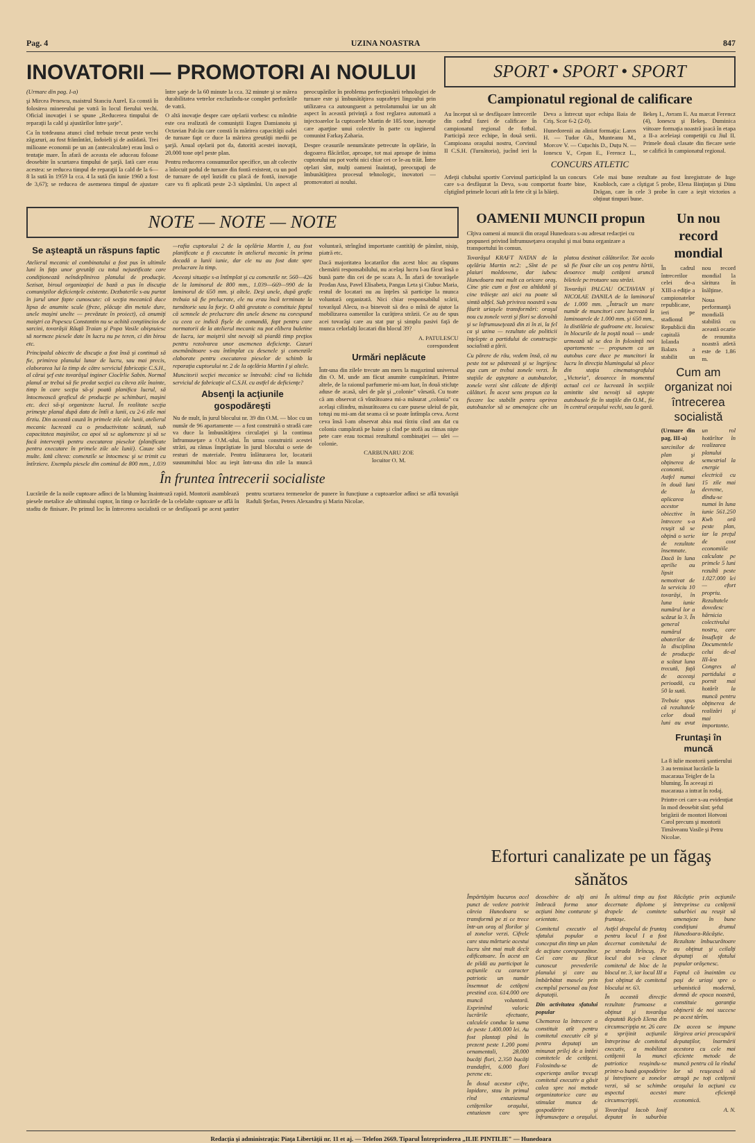Pag. 4 UZINA NOASTRA 847
INOVATORII — PROMOTORI AI NOULUI
(Urmare din pag. I-a)
şi Mircea Penescu, maistrul Stanciu Aurel. Ea constă în folosirea minereului pe vatră în locul fierului vechi. Oficial inovaţiei i se spune „Reducerea timpului de reparaţii la cald şi ajustărilor între şarje".
Ca în totdeauna atunci cînd trebuie trecut peste vechi zăgazuri, au fost frămîntări, îndoieli şi de astădată. Trei milioane economii pe un an (antecalculate) erau însă o tentaţie mare. În afară de aceasta ele aduceau foloase deosebite în scurtarea timpului de şarjă. Iată care erau acestea: se reducea timpul de reparaţii la cald de la 6—8 la sută în 1959 la cca. 4 la sută (în iunie 1960 a fost de 3,67); se reducea de asemenea timpul de ajustare între şarje de la 60 minute la cca. 32 minute şi se mărea durabilitatea vetrelor excluzîndu-se complet perforările de vatră.
O altă inovaţie despre care oţelarii vorbesc cu mîndrie este cea realizată de comuniştii Eugen Damianoiu şi Octavian Palcău care constă în mărirea capacităţii oalei de turnare fapt ce duce la mărirea greutăţii medii pe şarjă. Anual oţelarii pot da, datorită acestei inovaţii, 20.000 tone oţel peste plan.
Pentru reducerea consumurilor specifice, un alt colectiv a înlocuit podul de turnare din fontă existent, cu un pod de turnare de oţel înzidit cu placă de fontă, inovaţie care va fi aplicată peste 2-3 săptămîni. Un aspect al preocupărilor în problema perfecţionării tehnologiei de turnare este şi îmbunătăţirea suprafeţei lingoului prin utilizarea ca autounguent a petrolatumului iar un alt aspect în această privinţă a fost reglarea automată a injectoarelor la cuptoarele Martin de 185 tone, inovaţie care aparţine unui colectiv în parte cu inginerul comunist Farkaş Zaharia.
Despre ceasurile nenumărate petrecute în oţelărie, în dogoarea flăcărilor, aproape, tot mai aproape de inima cuptorului nu pot vorbi nici chiar cei ce le-au trăit. Între oţelari sînt, mulţi oameni înaintaţi, preocupaţi de îmbunătăţirea procesul tehnologic, inovatori — promovatori ai noului.
SPORT • SPORT • SPORT
Campionatul regional de calificare
Au început să se desfăşoare întrecerile din cadrul fazei de calificare în campionatul regional de fotbal. Participă zece echipe, în două serii. Campioana oraşului nostru, Corvinul II C.S.H. (Turnătoria), jucînd ieri la Deva a întrecut uşor echipa Baia de Criş. Scor 6-2 (2-0).
Hunedorenii au aliniat formaţia: Laros H. — Tudor Gh., Munteanu M., Morcov V. — Cuţuchis D., Duţu N. — Ionescu V., Cepan E., Ferencz L., Bekeş I., Avram E. Au marcat Ferencz (4), Ionescu şi Bekeş. Duminica viitoare formaţia noastră joacă în etapa a II-a aceleiaşi competiţii cu Jiul II. Primele două clasate din fiecare serie se califică în campionatul regional.
CONCURS ATLETIC
Atleţii clubului sportiv Corvinul participînd la un concurs care s-a desfăşurat la Deva, s-au comportat foarte bine, cîştigînd primele locuri atît la fete cît şi la băieţi.
Cele mai bune rezultate au fost înregistrate de Inge Knobloch, care a cîştigat 5 probe, Elena Binţinţan şi Dinu Drăgan, care în cele 3 probe în care a ieşit victorios a obţinut timpuri bune.
NOTE — NOTE — NOTE
Se aşteaptă un răspuns faptic
Atelierul mecanic al combinatului a fost pus în ultimile luni în faţa unor greutăţi cu totul nejustificate care condiţionează neîndeplinirea planului de producţie. Sezisat, biroul organizaţiei de bază a pus în discuţia comuniştilor deficienţele existente. Dezbaterile s-au purtat în jurul unor fapte cunoscute: că secţia mecanică duce lipsa de anumite scule (freze, plăcuţe din metale dure, unele maşini unelte — prevăzute în proiect), că anumiţi maiştri ca Popescu Constantin nu se achită conştiincios de sarcini, tovarăşii Răuţă Traian şi Popa Vasile obişnuiesc să normeze piesele date în lucru nu pe teren, ci din birou etc.
Principalul obiectiv de discuţie a fost însă şi continuă să fie, primirea planului lunar de lucru, sau mai precis, elaborarea lui la timp de către serviciul fabricaţie C.S.H., al cărui şef este tovarăşul inginer Ciocîrlie Sabin. Normal planul ar trebui să fie predat secţiei cu cîteva zile înainte, timp în care secţia să-şi poată planifica lucrul, să întocmească graficul de producţie pe schimburi, maşini etc. deci să-şi organizeze lucrul. În realitate secţia primeşte planul după data de întîi a lunii, cu 2-6 zile mai tîrziu. Din această cauză în primele zile ale lunii, atelierul mecanic lucrează cu o productivitate scăzută, sub capacitatea maşinilor, ca apoi să se aglomereze şi să se facă intervenţii pentru executarea pieselor (planificate pentru executare în primele zile ale lunii). Cauze sînt multe. Iată cîteva: comenzile se întocmesc şi se trimit cu întîrziere. Exemplu piesele din cominul de 800 mm., 1.039—rafia cuptorului 2 de la oţelăria Martin I, au fost planificate a fi executate în atelierul mecanic în prima decadă a lunii iunie, dar ele nu au fost date spre prelucrare la timp.
Aceeaşi situaţie s-a întîmplat şi cu comenzile nr. 560—426 de la laminorul de 800 mm., 1.039—669—990 de la laminorul de 650 mm. şi altele. Deşi unele, după grafic trebuia să fie prelucrate, ele nu erau încă terminate la turnătorie sau la forje. O altă greutate o constituie faptul că semnele de prelucrare din unele desene nu corespund cu ceea ce indică fişele de comandă, fapt pentru care normatorii de la atelierul mecanic nu pot elibera buletine de lucru, iar maiştrii sînt nevoiţi să piardă timp preţios pentru rezolvarea unor asemenea deficienţe. Cazuri asemănătoare s-au întîmplat cu desenele şi comenzile elaborate pentru executarea pieselor de schimb la reparaţia cuptorului nr. 2 de la oţelăria Martin I şi altele.
Muncitorii secţiei mecanice se întreabă: cînd va lichida serviciul de fabricaţie al C.S.H. cu astfel de deficienţe?
Absenţi la acţiunile gospodăreşti
Nu de mult, în jurul blocului nr. 39 din O.M. — bloc cu un număr de 96 apartamente — a fost construită o stradă care va duce la îmbunătăţirea circulaţiei şi la continua înfrumuseţare a O.M.-ului. În urma construirii acestei străzi, au rămas împrăştiate în jurul blocului o serie de resturi de materiale. Pentru înlăturarea lor, locatarii susnumitului bloc au ieşit într-una din zile la muncă voluntară, strîngînd importante cantităţi de pămînt, nisip, piatră etc.
Dacă majoritatea locatarilor din acest bloc au răspuns chemării responsabilului, nu acelaşi lucru l-au făcut însă o bună parte din cei de pe scara A. În afară de tovarăşele Prodan Ana, Pavel Elisabeta, Pangas Leta şi Ciubuc Maria, restul de locatari nu au înţeles să participe la munca voluntară organizată. Nici chiar responsabilul scării, tovarăşul Alecu, n-a binevoit să dea o mînă de ajutor la mobilizarea oamenilor la curăţirea străzii. Ce au de spus acei tovarăşi care au stat pur şi simplu pasivi faţă de munca celorlalţi locatari din blocul 39?
A. PATULESCU
corespondent
Urmări neplăcute
Într-una din zilele trecute am mers la magazinul universal din O. M. unde am făcut anumite cumpărături. Printre altele, de la raionul parfumerie mi-am luat, în două sticluţe aduse de acasă, ulei de păr şi „colonie" vărsată. Cu toate că am observat că vînzătoarea mi-a măsurat „colonia" cu acelaşi cilindru, măsurătoarea cu care pusese uleiul de păr, totuşi nu mi-am dat seama că se poate întîmpla ceva. Acest ceva însă l-am observat abia mai tîrziu cînd am dat cu colonia cumpărată pe haine şi cînd pe stofă au rămas nişte pete care erau tocmai rezultatul combinaţiei — ulei — colonie.
CARBUNARU ZOE
locuitor O. M.
În fruntea întrecerii socialiste
Lucrările de la noile cuptoare adînci de la bluming înaintează rapid. Montorii asamblează piesele metalice ale ultimului cuptor, în timp ce lucrările de la celelalte cuptoare se află în stadiu de finisare. Pe primul loc în întrecerea socialistă ce se desfăşoară pe acest şantier pentru scurtarea termenelor de punere în funcţiune a cuptoarelor adînci se află tovarăşii Raduli Ştefan, Peters Alexandru şi Marin Nicolae.
OAMENII MUNCII propun
Cîţiva oameni ai muncii din oraşul Hunedoara s-au adresat redacţiei cu propuneri privind înfrumuseţarea oraşului şi mai buna organizare a transportului în comun.
Tovarăşul KRAFT NATAN de la oţelăria Martin nr.2: „Sînt de pe plaiuri moldovene, dar iubesc Hunedoara mai mult ca oricare oraş. Cine ştie cum a fost ea altădată şi cine trăieşte azi aici nu poate să simtă altfel. Sub privirea noastră s-au făurit uriaşele transformări: oraşul nou cu zonele verzi şi flori se dezvoltă şi se înfrumuseţează din zi în zi, la fel ca şi uzina — rezultate ale politicii înţelepte a partidului de construcţie socialistă a ţării.
Cu părere de rău, vedem însă, că nu peste tot se păstrează şi se îngrijesc aşa cum ar trebui zonele verzi. În staţiile de aşteptare a autobuzelor, zonele verzi sînt călcate de diferiţi călători. În acest sens propun ca la fiecare loc stabilit pentru oprirea autobuzelor să se amenajeze cîte un platou destinat călătorilor. Tot acolo să fie fixat cîte un coş pentru hîrtii, deoarece mulţi cetăţeni aruncă biletele pe trotuare sau străzi.
Tovarăşii PALCAU OCTAVIAN şi NICOLAE DANILA de la laminorul de 1.000 mm. „Întrucît un mare număr de muncitori care lucrează la laminoarele de 1.000 mm. şi 650 mm., la distilăria de gudroane etc. locuiesc în blocurile de la poştă nouă — unde urmează să se dea în folosinţă noi apartamente — propunem ca un autobus care duce pe muncitori la lucru în direcţia blumingului să plece din staţia cinematografului „Victoria", deoarece în momentul actual cei ce lucrează în secţiile amintite sînt nevoiţi să aştepte autobusele fie în staţiile din O.M., fie în centrul oraşului vechi, sau la gară.
Un nou record mondial
În cadrul întrecerilor celei de-a XIII-a ediţie a campionatelor republicane, ieri pe stadionul Republicii din capitală Iolanda Balazs a stabilit un nou record mondial la săritura în înălţime.
Noua performanţă mondială stabilită cu această ocazie de renumita noastră atletă este de 1.86 m.
Cum am organizat noi întrecerea socialistă
(Urmare din pag. III-a)
sarcinilor de plan şi obţinerea de economii. Astfel numai în două luni de la aplicarea acestor obiective în întrecere s-a reuşit să se obţină o serie de rezultate însemnate. Dacă în luna aprilie au lipsit nemotivat de la serviciu 10 tovarăşi, în luna iunie numărul lor a scăzut la 3. În general numărul abaterilor de la disciplina de producţie a scăzut luna trecută, faţă de aceeaşi perioadă, cu 50 la sută.
Trebuie spus că rezultatele celor două luni au avut un rol hotărîtor în realizarea planului semestrial la energie electrică cu 15 zile mai devreme, dîndu-se numai în luna iunie 561.250 Kwh oră peste plan, iar la preţul de cost economiile calculate pe primele 5 luni rezultă peste 1.027.000 lei — efort propriu. Rezultatele dovedesc hărnicia colectivului nostru, care însufleţit de Documentele celui de-al III-lea Congres al partidului a pornit mai hotărît la muncă pentru obţinerea de realizări şi mai importante.
Fruntaşi în muncă
La 8 iulie montorii şantierului 3 au terminat lucrările la macaraua Teigler de la bluming. În aceeaşi zi macaraua a intrat în rodaj.
Printre cei care s-au evidenţiat în mod deosebit sînt: şeful brigăzii de montori Hotvoni Carol precum şi montorii Tirnăveanu Vasile şi Petru Nicolae.
Eforturi canalizate pe un făgaş sănătos
Împărtăşim bucuros acel punct de vedere potrivit căreia Hunedoara se transformă pe zi ce trece într-un oraş al florilor şi al zonelor verzi. Cifrele care stau mărturie acestui lucru sînt mai mult decît edificatoare. În acest an de pildă au participat la acţiunile cu caracter patriotic un număr însemnat de cetăţeni prestind cca. 614.000 ore muncă voluntară. Exprimînd valoric lucrările efectuate, calculele conduc la suma de peste 1.400.000 lei. Au fost plantaţi pînă în prezent peste 1.200 pomi ornamentali, 28.000 bucăţi flori, 2.350 bucăţi trandafiri, 6.000 flori perene etc.
În dosul acestor cifre, lapidare, stau în primul rînd entuziasmul cetăţenilor oraşului, entuziasm care spre deosebire de alţi ani îmbracă forma unor acţiuni bine conturate şi orientate.
Comitetul executiv al sfatului popular a conceput din timp un plan de acţiune corespunzător. Cei care au făcut cunoscut prevederile planului şi care au îmbărbătat masele prin exemplul personal au fost deputaţii.
Din activitatea sfatului popular
Chemarea la întrecere a constituit atît pentru comitetul executiv cît şi pentru deputaţi un minunat prilej de a întări comitetele de cetăţeni. Folosindu-se de experienţa anilor trecuţi comitetul executiv a găsit calea spre noi metode organizatorice care au stimulat munca de gospodărire şi înfrumuseţare a oraşului. În ultimul timp au fost decernate diplome şi drapele de comitete fruntaşe.
Astfel drapelul de fruntaş pentru locul I a fost decernat comitetului de pe strada Brîncuş. Pe locul doi s-a clasat comitetul de bloc de la blocul nr. 3, iar locul III a fost obţinut de comitetul blocului nr. 63.
În această direcţie rezultate frumoase a obţinut şi tovarăşa deputată Rejeb Elena din circumscripţia nr. 26 care a sprijinit acţiunile întreprinse de comitetul executiv, a mobilizat cetăţenii la munci patriotice reuşindu-se printr-o bună gospodărire şi întreţinere a zonelor verzi, să se schimbe aspectul acestei circumscripţii.
Tovarăşul Iacob Iosif deputat în suburbia Răcăştie prin acţiunile întreprinse cu cetăţenii suburbiei au reuşit să amenajeze în bune condiţiuni drumul Hunedoara-Răcăştie. Rezultate îmbucurătoare au obţinut şi ceilalţi deputaţi ai sfatului popular orăşenesc.
Faptul că înaintăm cu paşi de uriaşi spre o urbanistică modernă, demnă de epoca noastră, constituie garanţia obţinerii de noi succese pe acest tărîm.
De aceea se impune lărgirea ariei preocupării deputaţilor, înarmării acestora cu cele mai eficiente metode de muncă pentru că la rîndul lor să reuşească să atragă pe toţi cetăţenii oraşului la acţiuni cu mare eficienţă economică.
A. N.
Redacţia şi administraţia: Piaţa Libertăţii nr. 11 et aj. — Telefon 2669. Tiparul Întreprinderea „ILIE PINTILIE" — Hunedoara